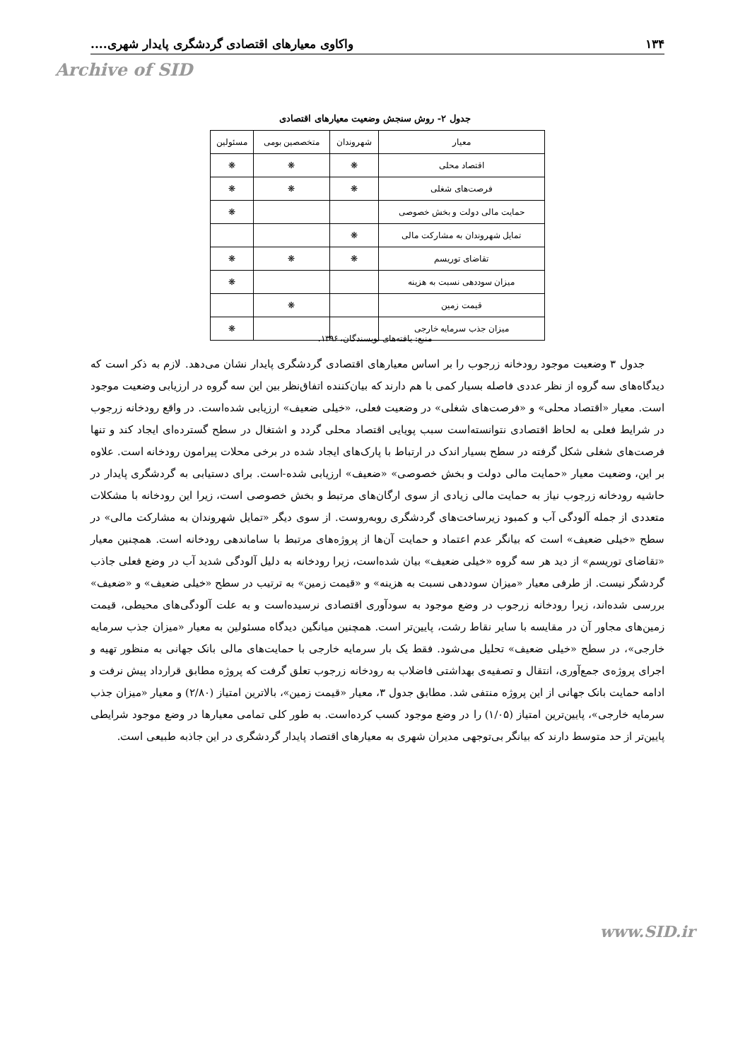۱۳۴ واکاوی معیارهای اقتصادی گردشگری پایدار شهری....
Archive of SID
جدول ۲- روش سنجش وضعیت معیارهای اقتصادی
| معیار | شهروندان | متخصصین بومی | مسئولین |
| --- | --- | --- | --- |
| اقتصاد محلی | ❋ | ❋ | ❋ |
| فرصت‌های شغلی | ❋ | ❋ | ❋ |
| حمایت مالی دولت و بخش خصوصی | | | ❋ |
| تمایل شهروندان به مشارکت مالی | ❋ | | |
| تقاضای توریسم | ❋ | ❋ | ❋ |
| میزان سوددهی نسبت به هزینه | | | ❋ |
| قیمت زمین | | ❋ | |
| میزان جذب سرمایه خارجی | | | ❋ |
منبع: یافته‌های نویسندگان، ۱۳۹۶.
جدول ۳ وضعیت موجود رودخانه زرجوب را بر اساس معیارهای اقتصادی گردشگری پایدار نشان می‌دهد. لازم به ذکر است که دیدگاه‌های سه گروه از نظر عددی فاصله بسیار کمی با هم دارند که بیان‌کننده اتفاق‌نظر بین این سه گروه در ارزیابی وضعیت موجود است. معیار «اقتصاد محلی» و «فرصت‌های شغلی» در وضعیت فعلی، «خیلی ضعیف» ارزیابی شده‌است. در واقع رودخانه زرجوب در شرایط فعلی به لحاظ اقتصادی نتوانسته‌است سبب پویایی اقتصاد محلی گردد و اشتغال در سطح گسترده‌ای ایجاد کند و تنها فرصت‌های شغلی شکل گرفته در سطح بسیار اندک در ارتباط با پارک‌های ایجاد شده در برخی محلات پیرامون رودخانه است. علاوه بر این، وضعیت معیار «حمایت مالی دولت و بخش خصوصی» «ضعیف» ارزیابی شده-است. برای دستیابی به گردشگری پایدار در حاشیه رودخانه زرجوب نیاز به حمایت مالی زیادی از سوی ارگان‌های مرتبط و بخش خصوصی است، زیرا این رودخانه با مشکلات متعددی از جمله آلودگی آب و کمبود زیرساخت‌های گردشگری روبه‌روست. از سوی دیگر «تمایل شهروندان به مشارکت مالی» در سطح «خیلی ضعیف» است که بیانگر عدم اعتماد و حمایت آن‌ها از پروژه‌های مرتبط با ساماندهی رودخانه است. همچنین معیار «تقاضای توریسم» از دید هر سه گروه «خیلی ضعیف» بیان شده‌است، زیرا رودخانه به دلیل آلودگی شدید آب در وضع فعلی جاذب گردشگر نیست. از طرفی معیار «میزان سوددهی نسبت به هزینه» و «قیمت زمین» به ترتیب در سطح «خیلی ضعیف» و «ضعیف» بررسی شده‌اند، زیرا رودخانه زرجوب در وضع موجود به سودآوری اقتصادی نرسیده‌است و به علت آلودگی‌های محیطی، قیمت زمین‌های مجاور آن در مقایسه با سایر نقاط رشت، پایین‌تر است. همچنین میانگین دیدگاه مسئولین به معیار «میزان جذب سرمایه خارجی»، در سطح «خیلی ضعیف» تحلیل می‌شود. فقط یک بار سرمایه خارجی با حمایت‌های مالی بانک جهانی به منظور تهیه و اجرای پروژه‌ی جمع‌آوری، انتقال و تصفیه‌ی بهداشتی فاضلاب به رودخانه زرجوب تعلق گرفت که پروژه مطابق قرارداد پیش نرفت و ادامه حمایت بانک جهانی از این پروژه منتفی شد. مطابق جدول ۳، معیار «قیمت زمین»، بالاترین امتیاز (۲/۸۰) و معیار «میزان جذب سرمایه خارجی»، پایین‌ترین امتیاز (۱/۰۵) را در وضع موجود کسب کرده‌است. به طور کلی تمامی معیارها در وضع موجود شرایطی پایین‌تر از حد متوسط دارند که بیانگر بی‌توجهی مدیران شهری به معیارهای اقتصاد پایدار گردشگری در این جاذبه طبیعی است.
www.SID.ir